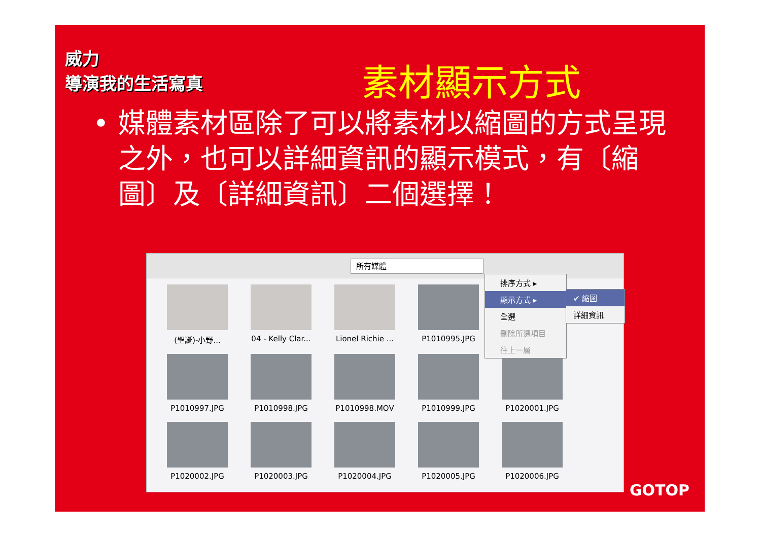威力
導演我的生活寫真
素材顯示方式
•
媒體素材區除了可以將素材以縮圖的方式呈現之外，也可以詳細資訊的顯示模式，有〔縮圖〕及〔詳細資訊〕二個選擇！
所有媒體
(聖誕)-小野...
04 - Kelly Clar...
Lionel Richie ...
P1010995.JPG
P1010997.JPG
P1010998.JPG
P1010998.MOV
P1010999.JPG
P1020001.JPG
P1020002.JPG
P1020003.JPG
P1020004.JPG
P1020005.JPG
P1020006.JPG
排序方式 ▸
顯示方式 ▸
全選
刪除所選項目
往上一層
✔ 縮圖
詳細資訊
GOTOP